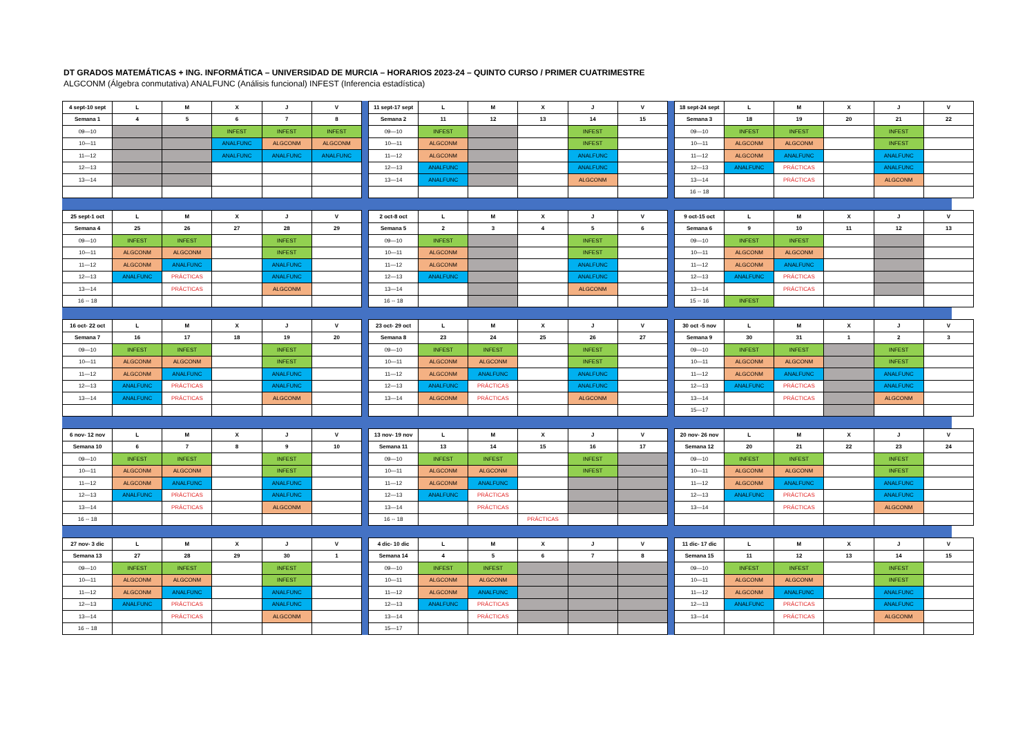DT GRADOS MATEMÁTICAS + ING. INFORMÁTICA – UNIVERSIDAD DE MURCIA – HORARIOS 2023-24 – QUINTO CURSO / PRIMER CUATRIMESTRE
ALGCONM (Álgebra conmutativa) ANALFUNC (Análisis funcional) INFEST (Inferencia estadística)
| 4 sept-10 sept | L | M | X | J | V |
| --- | --- | --- | --- | --- | --- |
| Semana 1 | 4 | 5 | 6 | 7 | 8 |
| 09—10 | | | INFEST | INFEST | INFEST |
| 10—11 | | | ANALFUNC | ALGCONM | ALGCONM |
| 11—12 | | | ANALFUNC | ANALFUNC | ANALFUNC |
| 12—13 | | | | | |
| 13—14 | | | | | |
| 11 sept-17 sept | L | M | X | J | V |
| --- | --- | --- | --- | --- | --- |
| Semana 2 | 11 | 12 | 13 | 14 | 15 |
| 09—10 | INFEST | | | INFEST | |
| 10—11 | ALGCONM | | | INFEST | |
| 11—12 | ALGCONM | | | ANALFUNC | |
| 12—13 | ANALFUNC | | | ANALFUNC | |
| 13—14 | ANALFUNC | | | ALGCONM | |
| 18 sept-24 sept | L | M | X | J | V |
| --- | --- | --- | --- | --- | --- |
| Semana 3 | 18 | 19 | 20 | 21 | 22 |
| 09—10 | INFEST | INFEST | | INFEST | |
| 10—11 | ALGCONM | ALGCONM | | INFEST | |
| 11—12 | ALGCONM | ANALFUNC | | ANALFUNC | |
| 12—13 | ANALFUNC | PRÁCTICAS | | ANALFUNC | |
| 13—14 | | PRÁCTICAS | | ALGCONM | |
| 16 -- 18 | | | | | |
| 25 sept-1 oct | L | M | X | J | V |
| --- | --- | --- | --- | --- | --- |
| Semana 4 | 25 | 26 | 27 | 28 | 29 |
| 09—10 | INFEST | INFEST | | INFEST | |
| 10—11 | ALGCONM | ALGCONM | | INFEST | |
| 11—12 | ALGCONM | ANALFUNC | | ANALFUNC | |
| 12—13 | ANALFUNC | PRÁCTICAS | | ANALFUNC | |
| 13—14 | | PRÁCTICAS | | ALGCONM | |
| 16 -- 18 | | | | | |
| 2 oct-8 oct | L | M | X | J | V |
| --- | --- | --- | --- | --- | --- |
| Semana 5 | 2 | 3 | 4 | 5 | 6 |
| 09—10 | INFEST | | | INFEST | |
| 10—11 | ALGCONM | | | INFEST | |
| 11—12 | ALGCONM | | | ANALFUNC | |
| 12—13 | ANALFUNC | | | ANALFUNC | |
| 13—14 | | | | ALGCONM | |
| 16 -- 18 | | | | | |
| 9 oct-15 oct | L | M | X | J | V |
| --- | --- | --- | --- | --- | --- |
| Semana 6 | 9 | 10 | 11 | 12 | 13 |
| 09—10 | INFEST | INFEST | | | |
| 10—11 | ALGCONM | ALGCONM | | | |
| 11—12 | ALGCONM | ANALFUNC | | | |
| 12—13 | ANALFUNC | PRÁCTICAS | | | |
| 13—14 | | PRÁCTICAS | | | |
| 15 -- 16 | INFEST | | | | |
| 16 oct- 22 oct | L | M | X | J | V |
| --- | --- | --- | --- | --- | --- |
| Semana 7 | 16 | 17 | 18 | 19 | 20 |
| 09—10 | INFEST | INFEST | | INFEST | |
| 10—11 | ALGCONM | ALGCONM | | INFEST | |
| 11—12 | ALGCONM | ANALFUNC | | ANALFUNC | |
| 12—13 | ANALFUNC | PRÁCTICAS | | ANALFUNC | |
| 13—14 | ANALFUNC | PRÁCTICAS | | ALGCONM | |
| 23 oct- 29 oct | L | M | X | J | V |
| --- | --- | --- | --- | --- | --- |
| Semana 8 | 23 | 24 | 25 | 26 | 27 |
| 09—10 | INFEST | INFEST | | INFEST | |
| 10—11 | ALGCONM | ALGCONM | | INFEST | |
| 11—12 | ALGCONM | ANALFUNC | | ANALFUNC | |
| 12—13 | ANALFUNC | PRÁCTICAS | | ANALFUNC | |
| 13—14 | ALGCONM | PRÁCTICAS | | ALGCONM | |
| 30 oct -5 nov | L | M | X | J | V |
| --- | --- | --- | --- | --- | --- |
| Semana 9 | 30 | 31 | 1 | 2 | 3 |
| 09—10 | INFEST | INFEST | | INFEST | |
| 10—11 | ALGCONM | ALGCONM | | INFEST | |
| 11—12 | ALGCONM | ANALFUNC | | ANALFUNC | |
| 12—13 | ANALFUNC | PRÁCTICAS | | ANALFUNC | |
| 13—14 | | PRÁCTICAS | | ALGCONM | |
| 15—17 | | | | | |
| 6 nov- 12 nov | L | M | X | J | V |
| --- | --- | --- | --- | --- | --- |
| Semana 10 | 6 | 7 | 8 | 9 | 10 |
| 09—10 | INFEST | INFEST | | INFEST | |
| 10—11 | ALGCONM | ALGCONM | | INFEST | |
| 11—12 | ALGCONM | ANALFUNC | | ANALFUNC | |
| 12—13 | ANALFUNC | PRÁCTICAS | | ANALFUNC | |
| 13—14 | | PRÁCTICAS | | ALGCONM | |
| 16 -- 18 | | | | | |
| 13 nov- 19 nov | L | M | X | J | V |
| --- | --- | --- | --- | --- | --- |
| Semana 11 | 13 | 14 | 15 | 16 | 17 |
| 09—10 | INFEST | INFEST | | INFEST | |
| 10—11 | ALGCONM | ALGCONM | | INFEST | |
| 11—12 | ALGCONM | ANALFUNC | | | |
| 12—13 | ANALFUNC | PRÁCTICAS | | | |
| 13—14 | | PRÁCTICAS | | | |
| 16 -- 18 | | | PRÁCTICAS | | |
| 20 nov- 26 nov | L | M | X | J | V |
| --- | --- | --- | --- | --- | --- |
| Semana 12 | 20 | 21 | 22 | 23 | 24 |
| 09—10 | INFEST | INFEST | | INFEST | |
| 10—11 | ALGCONM | ALGCONM | | INFEST | |
| 11—12 | ALGCONM | ANALFUNC | | ANALFUNC | |
| 12—13 | ANALFUNC | PRÁCTICAS | | ANALFUNC | |
| 13—14 | | PRÁCTICAS | | ALGCONM | |
| 27 nov- 3 dic | L | M | X | J | V |
| --- | --- | --- | --- | --- | --- |
| Semana 13 | 27 | 28 | 29 | 30 | 1 |
| 09—10 | INFEST | INFEST | | INFEST | |
| 10—11 | ALGCONM | ALGCONM | | INFEST | |
| 11—12 | ALGCONM | ANALFUNC | | ANALFUNC | |
| 12—13 | ANALFUNC | PRÁCTICAS | | ANALFUNC | |
| 13—14 | | PRÁCTICAS | | ALGCONM | |
| 16 -- 18 | | | | | |
| 4 dic- 10 dic | L | M | X | J | V |
| --- | --- | --- | --- | --- | --- |
| Semana 14 | 4 | 5 | 6 | 7 | 8 |
| 09—10 | INFEST | INFEST | | | |
| 10—11 | ALGCONM | ALGCONM | | | |
| 11—12 | ALGCONM | ANALFUNC | | | |
| 12—13 | ANALFUNC | PRÁCTICAS | | | |
| 13—14 | | PRÁCTICAS | | | |
| 15—17 | | | | | |
| 11 dic- 17 dic | L | M | X | J | V |
| --- | --- | --- | --- | --- | --- |
| Semana 15 | 11 | 12 | 13 | 14 | 15 |
| 09—10 | INFEST | INFEST | | INFEST | |
| 10—11 | ALGCONM | ALGCONM | | INFEST | |
| 11—12 | ALGCONM | ANALFUNC | | ANALFUNC | |
| 12—13 | ANALFUNC | PRÁCTICAS | | ANALFUNC | |
| 13—14 | | PRÁCTICAS | | ALGCONM | |